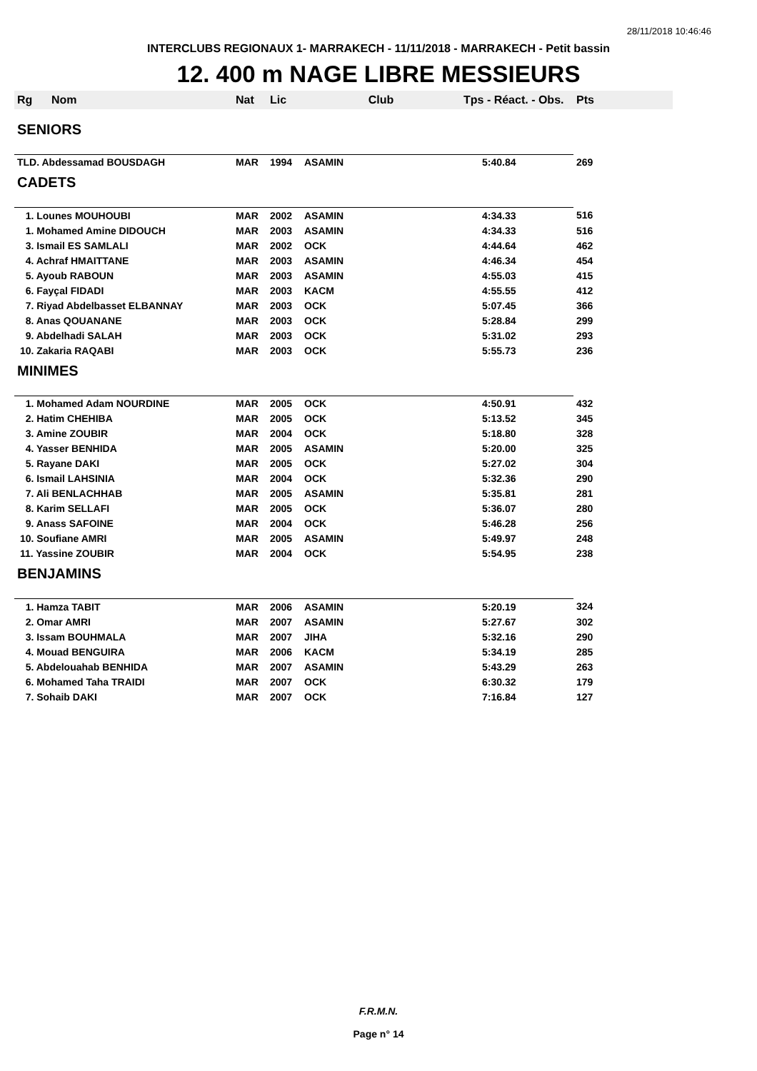28/11/2018 10:46:46
INTERCLUBS REGIONAUX 1- MARRAKECH - 11/11/2018 - MARRAKECH - Petit bassin
12. 400 m NAGE LIBRE MESSIEURS
| Rg | Nom | Nat | Lic | Club | Tps - Réact. - Obs. | Pts |
| --- | --- | --- | --- | --- | --- | --- |
| SENIORS | | | | | | |
| TLD. Abdessamad BOUSDAGH | | MAR | 1994 | ASAMIN | 5:40.84 | 269 |
| CADETS | | | | | | |
| 1. Lounes MOUHOUBI | | MAR | 2002 | ASAMIN | 4:34.33 | 516 |
| 1. Mohamed Amine DIDOUCH | | MAR | 2003 | ASAMIN | 4:34.33 | 516 |
| 3. Ismail ES SAMLALI | | MAR | 2002 | OCK | 4:44.64 | 462 |
| 4. Achraf HMAITTANE | | MAR | 2003 | ASAMIN | 4:46.34 | 454 |
| 5. Ayoub RABOUN | | MAR | 2003 | ASAMIN | 4:55.03 | 415 |
| 6. Fayçal FIDADI | | MAR | 2003 | KACM | 4:55.55 | 412 |
| 7. Riyad Abdelbasset ELBANNAY | | MAR | 2003 | OCK | 5:07.45 | 366 |
| 8. Anas QOUANANE | | MAR | 2003 | OCK | 5:28.84 | 299 |
| 9. Abdelhadi SALAH | | MAR | 2003 | OCK | 5:31.02 | 293 |
| 10. Zakaria RAQABI | | MAR | 2003 | OCK | 5:55.73 | 236 |
| MINIMES | | | | | | |
| 1. Mohamed Adam NOURDINE | | MAR | 2005 | OCK | 4:50.91 | 432 |
| 2. Hatim CHEHIBA | | MAR | 2005 | OCK | 5:13.52 | 345 |
| 3. Amine ZOUBIR | | MAR | 2004 | OCK | 5:18.80 | 328 |
| 4. Yasser BENHIDA | | MAR | 2005 | ASAMIN | 5:20.00 | 325 |
| 5. Rayane DAKI | | MAR | 2005 | OCK | 5:27.02 | 304 |
| 6. Ismail LAHSINIA | | MAR | 2004 | OCK | 5:32.36 | 290 |
| 7. Ali BENLACHHAB | | MAR | 2005 | ASAMIN | 5:35.81 | 281 |
| 8. Karim SELLAFI | | MAR | 2005 | OCK | 5:36.07 | 280 |
| 9. Anass SAFOINE | | MAR | 2004 | OCK | 5:46.28 | 256 |
| 10. Soufiane AMRI | | MAR | 2005 | ASAMIN | 5:49.97 | 248 |
| 11. Yassine ZOUBIR | | MAR | 2004 | OCK | 5:54.95 | 238 |
| BENJAMINS | | | | | | |
| 1. Hamza TABIT | | MAR | 2006 | ASAMIN | 5:20.19 | 324 |
| 2. Omar AMRI | | MAR | 2007 | ASAMIN | 5:27.67 | 302 |
| 3. Issam BOUHMALA | | MAR | 2007 | JIHA | 5:32.16 | 290 |
| 4. Mouad BENGUIRA | | MAR | 2006 | KACM | 5:34.19 | 285 |
| 5. Abdelouahab BENHIDA | | MAR | 2007 | ASAMIN | 5:43.29 | 263 |
| 6. Mohamed Taha TRAIDI | | MAR | 2007 | OCK | 6:30.32 | 179 |
| 7. Sohaib DAKI | | MAR | 2007 | OCK | 7:16.84 | 127 |
F.R.M.N.
Page n° 14